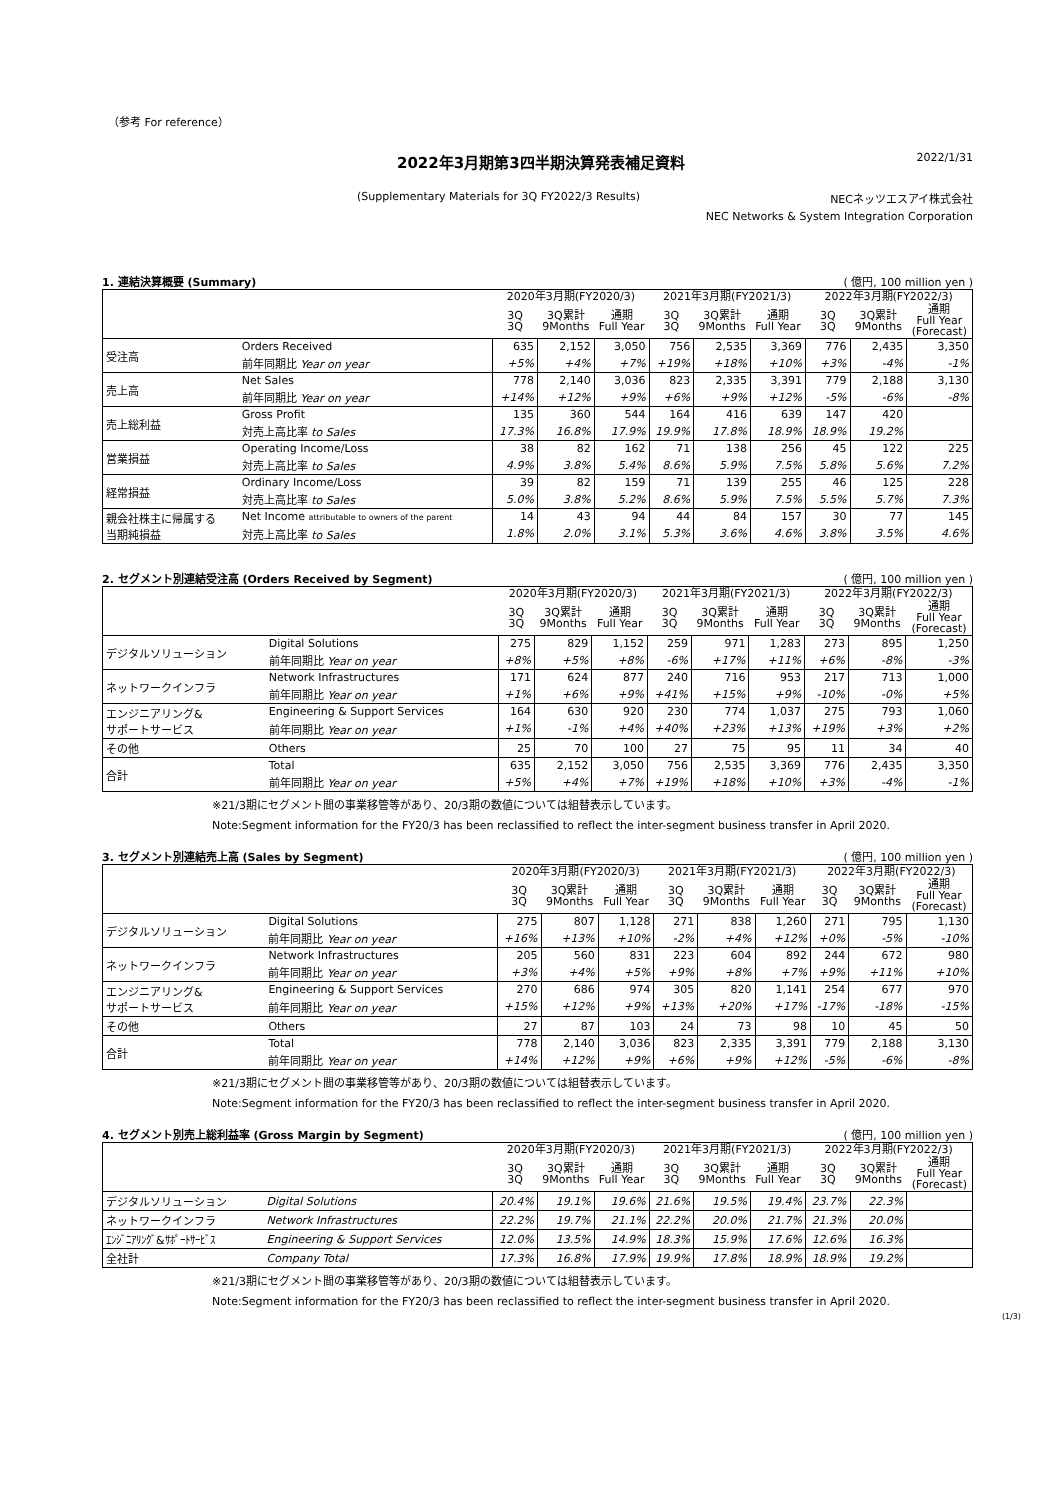（参考 For reference）
2022年3月期第3四半期決算発表補足資料 2022/1/31
(Supplementary Materials for 3Q FY2022/3 Results) NECネッツエスアイ株式会社
NEC Networks & System Integration Corporation
1. 連結決算概要 (Summary) ( 億円, 100 million yen )
| | | 2020年3月期(FY2020/3) | | | 2021年3月期(FY2021/3) | | | 2022年3月期(FY2022/3) | | |
| --- | --- | --- | --- | --- | --- | --- | --- | --- | --- | --- |
| | | 3Q 3Q | 3Q累計 9Months | 通期 Full Year | 3Q 3Q | 3Q累計 9Months | 通期 Full Year | 3Q 3Q | 3Q累計 9Months | 通期 Full Year (Forecast) |
| 受注高 | Orders Received | 635 | 2,152 | 3,050 | 756 | 2,535 | 3,369 | 776 | 2,435 | 3,350 |
| | 前年同期比 Year on year | +5% | +4% | +7% | +19% | +18% | +10% | +3% | -4% | -1% |
| 売上高 | Net Sales | 778 | 2,140 | 3,036 | 823 | 2,335 | 3,391 | 779 | 2,188 | 3,130 |
| | 前年同期比 Year on year | +14% | +12% | +9% | +6% | +9% | +12% | -5% | -6% | -8% |
| 売上総利益 | Gross Profit | 135 | 360 | 544 | 164 | 416 | 639 | 147 | 420 | |
| | 対売上高比率 to Sales | 17.3% | 16.8% | 17.9% | 19.9% | 17.8% | 18.9% | 18.9% | 19.2% | |
| 営業損益 | Operating Income/Loss | 38 | 82 | 162 | 71 | 138 | 256 | 45 | 122 | 225 |
| | 対売上高比率 to Sales | 4.9% | 3.8% | 5.4% | 8.6% | 5.9% | 7.5% | 5.8% | 5.6% | 7.2% |
| 経常損益 | Ordinary Income/Loss | 39 | 82 | 159 | 71 | 139 | 255 | 46 | 125 | 228 |
| | 対売上高比率 to Sales | 5.0% | 3.8% | 5.2% | 8.6% | 5.9% | 7.5% | 5.5% | 5.7% | 7.3% |
| 親会社株主に帰属する 当期純損益 | Net Income attributable to owners of the parent | 14 | 43 | 94 | 44 | 84 | 157 | 30 | 77 | 145 |
| | 対売上高比率 to Sales | 1.8% | 2.0% | 3.1% | 5.3% | 3.6% | 4.6% | 3.8% | 3.5% | 4.6% |
2. セグメント別連結受注高 (Orders Received by Segment) ( 億円, 100 million yen )
| | | 2020年3月期(FY2020/3) | | | 2021年3月期(FY2021/3) | | | 2022年3月期(FY2022/3) | | |
| --- | --- | --- | --- | --- | --- | --- | --- | --- | --- | --- |
| | | 3Q 3Q | 3Q累計 9Months | 通期 Full Year | 3Q 3Q | 3Q累計 9Months | 通期 Full Year | 3Q 3Q | 3Q累計 9Months | 通期 Full Year (Forecast) |
| デジタルソリューション | Digital Solutions | 275 | 829 | 1,152 | 259 | 971 | 1,283 | 273 | 895 | 1,250 |
| | 前年同期比 Year on year | +8% | +5% | +8% | -6% | +17% | +11% | +6% | -8% | -3% |
| ネットワークインフラ | Network Infrastructures | 171 | 624 | 877 | 240 | 716 | 953 | 217 | 713 | 1,000 |
| | 前年同期比 Year on year | +1% | +6% | +9% | +41% | +15% | +9% | -10% | -0% | +5% |
| エンジニアリング& サポートサービス | Engineering & Support Services | 164 | 630 | 920 | 230 | 774 | 1,037 | 275 | 793 | 1,060 |
| | 前年同期比 Year on year | +1% | -1% | +4% | +40% | +23% | +13% | +19% | +3% | +2% |
| その他 | Others | 25 | 70 | 100 | 27 | 75 | 95 | 11 | 34 | 40 |
| 合計 | Total | 635 | 2,152 | 3,050 | 756 | 2,535 | 3,369 | 776 | 2,435 | 3,350 |
| | 前年同期比 Year on year | +5% | +4% | +7% | +19% | +18% | +10% | +3% | -4% | -1% |
※21/3期にセグメント間の事業移管等があり、20/3期の数値については組替表示しています。
Note:Segment information for the FY20/3 has been reclassified to reflect the inter-segment business transfer in April 2020.
3. セグメント別連結売上高 (Sales by Segment) ( 億円, 100 million yen )
| | | 2020年3月期(FY2020/3) | | | 2021年3月期(FY2021/3) | | | 2022年3月期(FY2022/3) | | |
| --- | --- | --- | --- | --- | --- | --- | --- | --- | --- | --- |
| | | 3Q 3Q | 3Q累計 9Months | 通期 Full Year | 3Q 3Q | 3Q累計 9Months | 通期 Full Year | 3Q 3Q | 3Q累計 9Months | 通期 Full Year (Forecast) |
| デジタルソリューション | Digital Solutions | 275 | 807 | 1,128 | 271 | 838 | 1,260 | 271 | 795 | 1,130 |
| | 前年同期比 Year on year | +16% | +13% | +10% | -2% | +4% | +12% | +0% | -5% | -10% |
| ネットワークインフラ | Network Infrastructures | 205 | 560 | 831 | 223 | 604 | 892 | 244 | 672 | 980 |
| | 前年同期比 Year on year | +3% | +4% | +5% | +9% | +8% | +7% | +9% | +11% | +10% |
| エンジニアリング& サポートサービス | Engineering & Support Services | 270 | 686 | 974 | 305 | 820 | 1,141 | 254 | 677 | 970 |
| | 前年同期比 Year on year | +15% | +12% | +9% | +13% | +20% | +17% | -17% | -18% | -15% |
| その他 | Others | 27 | 87 | 103 | 24 | 73 | 98 | 10 | 45 | 50 |
| 合計 | Total | 778 | 2,140 | 3,036 | 823 | 2,335 | 3,391 | 779 | 2,188 | 3,130 |
| | 前年同期比 Year on year | +14% | +12% | +9% | +6% | +9% | +12% | -5% | -6% | -8% |
※21/3期にセグメント間の事業移管等があり、20/3期の数値については組替表示しています。
Note:Segment information for the FY20/3 has been reclassified to reflect the inter-segment business transfer in April 2020.
4. セグメント別売上総利益率 (Gross Margin by Segment) ( 億円, 100 million yen )
| | | 2020年3月期(FY2020/3) | | | 2021年3月期(FY2021/3) | | | 2022年3月期(FY2022/3) | | |
| --- | --- | --- | --- | --- | --- | --- | --- | --- | --- | --- |
| | | 3Q 3Q | 3Q累計 9Months | 通期 Full Year | 3Q 3Q | 3Q累計 9Months | 通期 Full Year | 3Q 3Q | 3Q累計 9Months | 通期 Full Year (Forecast) |
| デジタルソリューション | Digital Solutions | 20.4% | 19.1% | 19.6% | 21.6% | 19.5% | 19.4% | 23.7% | 22.3% | |
| ネットワークインフラ | Network Infrastructures | 22.2% | 19.7% | 21.1% | 22.2% | 20.0% | 21.7% | 21.3% | 20.0% | |
| ｴﾝｼﾞﾆｱﾘﾝｸﾞ&ｻﾎﾟｰﾄｻｰﾋﾞｽ | Engineering & Support Services | 12.0% | 13.5% | 14.9% | 18.3% | 15.9% | 17.6% | 12.6% | 16.3% | |
| 全社計 | Company Total | 17.3% | 16.8% | 17.9% | 19.9% | 17.8% | 18.9% | 18.9% | 19.2% | |
※21/3期にセグメント間の事業移管等があり、20/3期の数値については組替表示しています。
Note:Segment information for the FY20/3 has been reclassified to reflect the inter-segment business transfer in April 2020.
(1/3)